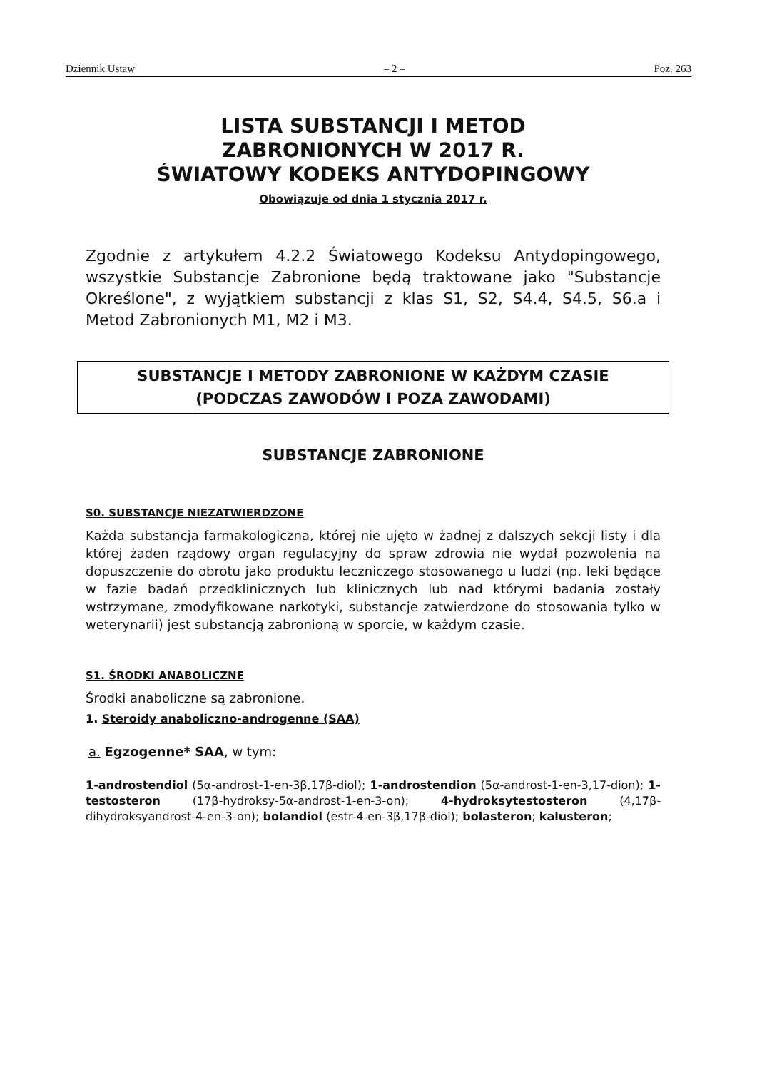Dziennik Ustaw – 2 – Poz. 263
LISTA SUBSTANCJI I METOD
ZABRONIONYCH W 2017 R.
ŚWIATOWY KODEKS ANTYDOPINGOWY
Obowiązuje od dnia 1 stycznia 2017 r.
Zgodnie z artykułem 4.2.2 Światowego Kodeksu Antydopingowego, wszystkie Substancje Zabronione będą traktowane jako "Substancje Określone", z wyjątkiem substancji z klas S1, S2, S4.4, S4.5, S6.a i Metod Zabronionych M1, M2 i M3.
SUBSTANCJE I METODY ZABRONIONE W KAŻDYM CZASIE
(PODCZAS ZAWODÓW I POZA ZAWODAMI)
SUBSTANCJE ZABRONIONE
S0. SUBSTANCJE NIEZATWIERDZONE
Każda substancja farmakologiczna, której nie ujęto w żadnej z dalszych sekcji listy i dla której żaden rządowy organ regulacyjny do spraw zdrowia nie wydał pozwolenia na dopuszczenie do obrotu jako produktu leczniczego stosowanego u ludzi (np. leki będące w fazie badań przedklinicznych lub klinicznych lub nad którymi badania zostały wstrzymane, zmodyfikowane narkotyki, substancje zatwierdzone do stosowania tylko w weterynarii) jest substancją zabronioną w sporcie, w każdym czasie.
S1. ŚRODKI ANABOLICZNE
Środki anaboliczne są zabronione.
1. Steroidy anaboliczno-androgenne (SAA)
a. Egzogenne* SAA, w tym:
1-androstendiol (5α-androst-1-en-3β,17β-diol); 1-androstendion (5α-androst-1-en-3,17-dion); 1-testosteron (17β-hydroksy-5α-androst-1-en-3-on); 4-hydroksytestosteron (4,17β-dihydroksyandrost-4-en-3-on); bolandiol (estr-4-en-3β,17β-diol); bolasteron; kalusteron;